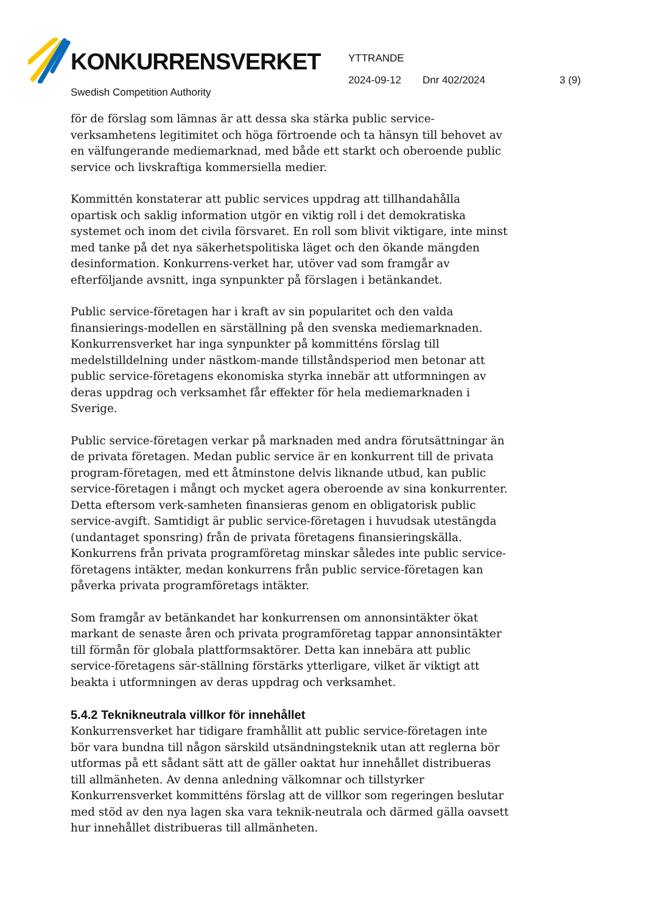KONKURRENSVERKET
Swedish Competition Authority
YTTRANDE
2024-09-12 Dnr 402/2024 3 (9)
för de förslag som lämnas är att dessa ska stärka public service-verksamhetens legitimitet och höga förtroende och ta hänsyn till behovet av en välfungerande mediemarknad, med både ett starkt och oberoende public service och livskraftiga kommersiella medier.
Kommittén konstaterar att public services uppdrag att tillhandahålla opartisk och saklig information utgör en viktig roll i det demokratiska systemet och inom det civila försvaret. En roll som blivit viktigare, inte minst med tanke på det nya säkerhetspolitiska läget och den ökande mängden desinformation. Konkurrens-verket har, utöver vad som framgår av efterföljande avsnitt, inga synpunkter på förslagen i betänkandet.
Public service-företagen har i kraft av sin popularitet och den valda finansierings-modellen en särställning på den svenska mediemarknaden. Konkurrensverket har inga synpunkter på kommitténs förslag till medelstilldelning under nästkom-mande tillståndsperiod men betonar att public service-företagens ekonomiska styrka innebär att utformningen av deras uppdrag och verksamhet får effekter för hela mediemarknaden i Sverige.
Public service-företagen verkar på marknaden med andra förutsättningar än de privata företagen. Medan public service är en konkurrent till de privata program-företagen, med ett åtminstone delvis liknande utbud, kan public service-företagen i mångt och mycket agera oberoende av sina konkurrenter. Detta eftersom verk-samheten finansieras genom en obligatorisk public service-avgift. Samtidigt är public service-företagen i huvudsak utestängda (undantaget sponsring) från de privata företagens finansieringskälla. Konkurrens från privata programföretag minskar således inte public service-företagens intäkter, medan konkurrens från public service-företagen kan påverka privata programföretags intäkter.
Som framgår av betänkandet har konkurrensen om annonsintäkter ökat markant de senaste åren och privata programföretag tappar annonsintäkter till förmån för globala plattformsaktörer. Detta kan innebära att public service-företagens sär-ställning förstärks ytterligare, vilket är viktigt att beakta i utformningen av deras uppdrag och verksamhet.
5.4.2 Teknikneutrala villkor för innehållet
Konkurrensverket har tidigare framhållit att public service-företagen inte bör vara bundna till någon särskild utsändningsteknik utan att reglerna bör utformas på ett sådant sätt att de gäller oaktat hur innehållet distribueras till allmänheten. Av denna anledning välkomnar och tillstyrker Konkurrensverket kommitténs förslag att de villkor som regeringen beslutar med stöd av den nya lagen ska vara teknik-neutrala och därmed gälla oavsett hur innehållet distribueras till allmänheten.